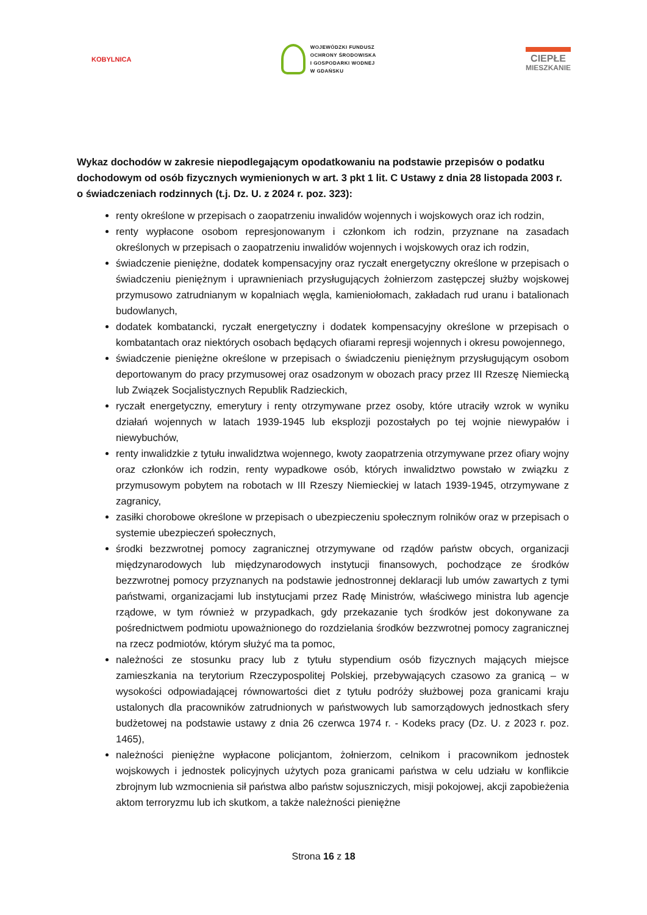KOBYLNICA
WOJEWÓDZKI FUNDUSZ
OCHRONY ŚRODOWISKA
I GOSPODARKI WODNEJ
W GDAŃSKU
CIEPŁE
MIESZKANIE
Wykaz dochodów w zakresie niepodlegającym opodatkowaniu na podstawie przepisów o podatku dochodowym od osób fizycznych wymienionych w art. 3 pkt 1 lit. C Ustawy z dnia 28 listopada 2003 r. o świadczeniach rodzinnych (t.j. Dz. U. z 2024 r. poz. 323):
renty określone w przepisach o zaopatrzeniu inwalidów wojennych i wojskowych oraz ich rodzin,
renty wypłacone osobom represjonowanym i członkom ich rodzin, przyznane na zasadach określonych w przepisach o zaopatrzeniu inwalidów wojennych i wojskowych oraz ich rodzin,
świadczenie pieniężne, dodatek kompensacyjny oraz ryczałt energetyczny określone w przepisach o świadczeniu pieniężnym i uprawnieniach przysługujących żołnierzom zastępczej służby wojskowej przymusowo zatrudnianym w kopalniach węgla, kamieniołomach, zakładach rud uranu i batalionach budowlanych,
dodatek kombatancki, ryczałt energetyczny i dodatek kompensacyjny określone w przepisach o kombatantach oraz niektórych osobach będących ofiarami represji wojennych i okresu powojennego,
świadczenie pieniężne określone w przepisach o świadczeniu pieniężnym przysługującym osobom deportowanym do pracy przymusowej oraz osadzonym w obozach pracy przez III Rzeszę Niemiecką lub Związek Socjalistycznych Republik Radzieckich,
ryczałt energetyczny, emerytury i renty otrzymywane przez osoby, które utraciły wzrok w wyniku działań wojennych w latach 1939-1945 lub eksplozji pozostałych po tej wojnie niewypałów i niewybuchów,
renty inwalidzkie z tytułu inwalidztwa wojennego, kwoty zaopatrzenia otrzymywane przez ofiary wojny oraz członków ich rodzin, renty wypadkowe osób, których inwalidztwo powstało w związku z przymusowym pobytem na robotach w III Rzeszy Niemieckiej w latach 1939-1945, otrzymywane z zagranicy,
zasiłki chorobowe określone w przepisach o ubezpieczeniu społecznym rolników oraz w przepisach o systemie ubezpieczeń społecznych,
środki bezzwrotnej pomocy zagranicznej otrzymywane od rządów państw obcych, organizacji międzynarodowych lub międzynarodowych instytucji finansowych, pochodzące ze środków bezzwrotnej pomocy przyznanych na podstawie jednostronnej deklaracji lub umów zawartych z tymi państwami, organizacjami lub instytucjami przez Radę Ministrów, właściwego ministra lub agencje rządowe, w tym również w przypadkach, gdy przekazanie tych środków jest dokonywane za pośrednictwem podmiotu upoważnionego do rozdzielania środków bezzwrotnej pomocy zagranicznej na rzecz podmiotów, którym służyć ma ta pomoc,
należności ze stosunku pracy lub z tytułu stypendium osób fizycznych mających miejsce zamieszkania na terytorium Rzeczypospolitej Polskiej, przebywających czasowo za granicą – w wysokości odpowiadającej równowartości diet z tytułu podróży służbowej poza granicami kraju ustalonych dla pracowników zatrudnionych w państwowych lub samorządowych jednostkach sfery budżetowej na podstawie ustawy z dnia 26 czerwca 1974 r. - Kodeks pracy (Dz. U. z 2023 r. poz. 1465),
należności pieniężne wypłacone policjantom, żołnierzom, celnikom i pracownikom jednostek wojskowych i jednostek policyjnych użytych poza granicami państwa w celu udziału w konflikcie zbrojnym lub wzmocnienia sił państwa albo państw sojuszniczych, misji pokojowej, akcji zapobieżenia aktom terroryzmu lub ich skutkom, a także należności pieniężne
Strona 16 z 18